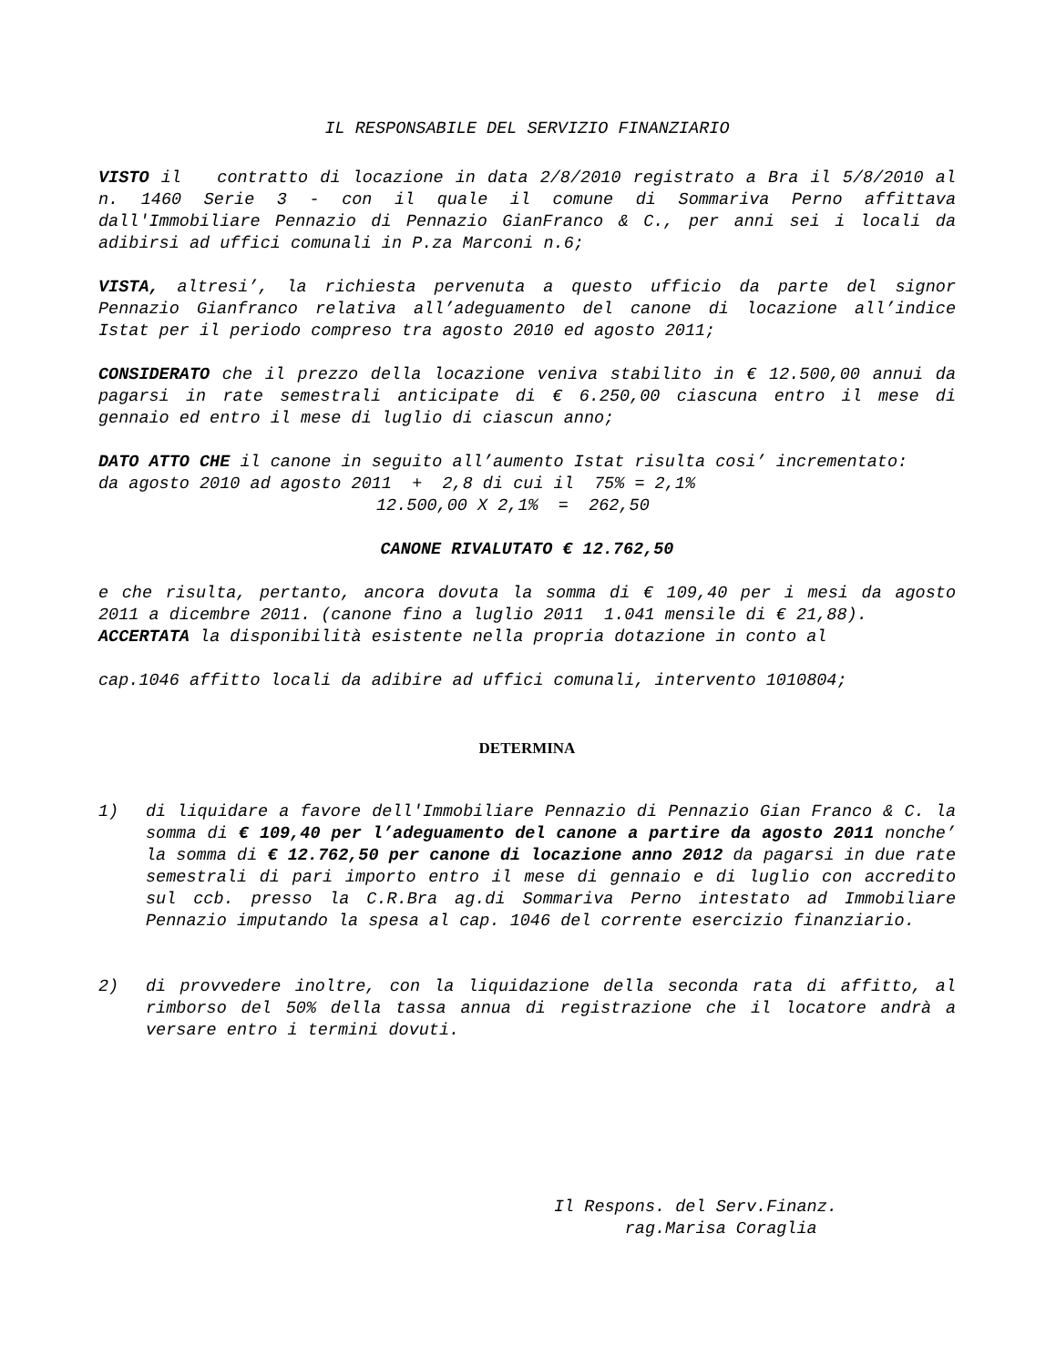IL RESPONSABILE DEL SERVIZIO FINANZIARIO
VISTO il contratto di locazione in data 2/8/2010 registrato a Bra il 5/8/2010 al n. 1460 Serie 3 - con il quale il comune di Sommariva Perno affittava dall'Immobiliare Pennazio di Pennazio GianFranco & C., per anni sei i locali da adibirsi ad uffici comunali in P.za Marconi n.6;
VISTA, altresi’, la richiesta pervenuta a questo ufficio da parte del signor Pennazio Gianfranco relativa all’adeguamento del canone di locazione all’indice Istat per il periodo compreso tra agosto 2010 ed agosto 2011;
CONSIDERATO che il prezzo della locazione veniva stabilito in € 12.500,00 annui da pagarsi in rate semestrali anticipate di € 6.250,00 ciascuna entro il mese di gennaio ed entro il mese di luglio di ciascun anno;
DATO ATTO CHE il canone in seguito all’aumento Istat risulta cosi’ incrementato:
da agosto 2010 ad agosto 2011 + 2,8 di cui il 75% = 2,1%
12.500,00 X 2,1% = 262,50
CANONE RIVALUTATO € 12.762,50
e che risulta, pertanto, ancora dovuta la somma di € 109,40 per i mesi da agosto 2011 a dicembre 2011. (canone fino a luglio 2011 1.041 mensile di € 21,88).
ACCERTATA la disponibilità esistente nella propria dotazione in conto al
cap.1046 affitto locali da adibire ad uffici comunali, intervento 1010804;
DETERMINA
1) di liquidare a favore dell'Immobiliare Pennazio di Pennazio Gian Franco & C. la somma di € 109,40 per l’adeguamento del canone a partire da agosto 2011 nonche’ la somma di € 12.762,50 per canone di locazione anno 2012 da pagarsi in due rate semestrali di pari importo entro il mese di gennaio e di luglio con accredito sul ccb. presso la C.R.Bra ag.di Sommariva Perno intestato ad Immobiliare Pennazio imputando la spesa al cap. 1046 del corrente esercizio finanziario.
2) di provvedere inoltre, con la liquidazione della seconda rata di affitto, al rimborso del 50% della tassa annua di registrazione che il locatore andrà a versare entro i termini dovuti.
Il Respons. del Serv.Finanz.
rag.Marisa Coraglia